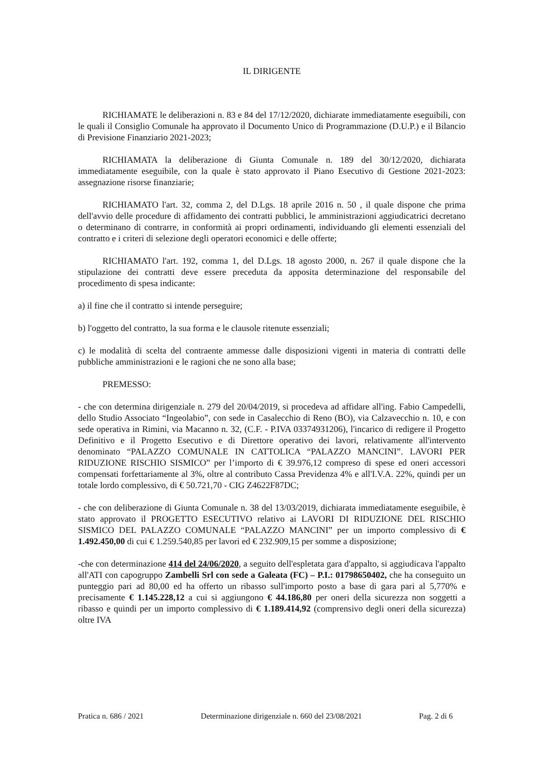IL DIRIGENTE
RICHIAMATE le deliberazioni n. 83 e 84 del 17/12/2020, dichiarate immediatamente eseguibili, con le quali il Consiglio Comunale ha approvato il Documento Unico di Programmazione (D.U.P.) e il Bilancio di Previsione Finanziario 2021-2023;
RICHIAMATA la deliberazione di Giunta Comunale n. 189 del 30/12/2020, dichiarata immediatamente eseguibile, con la quale è stato approvato il Piano Esecutivo di Gestione 2021-2023: assegnazione risorse finanziarie;
RICHIAMATO l'art. 32, comma 2, del D.Lgs. 18 aprile 2016 n. 50 , il quale dispone che prima dell'avvio delle procedure di affidamento dei contratti pubblici, le amministrazioni aggiudicatrici decretano o determinano di contrarre, in conformità ai propri ordinamenti, individuando gli elementi essenziali del contratto e i criteri di selezione degli operatori economici e delle offerte;
RICHIAMATO l'art. 192, comma 1, del D.Lgs. 18 agosto 2000, n. 267 il quale dispone che la stipulazione dei contratti deve essere preceduta da apposita determinazione del responsabile del procedimento di spesa indicante:
a) il fine che il contratto si intende perseguire;
b) l'oggetto del contratto, la sua forma e le clausole ritenute essenziali;
c) le modalità di scelta del contraente ammesse dalle disposizioni vigenti in materia di contratti delle pubbliche amministrazioni e le ragioni che ne sono alla base;
PREMESSO:
- che con determina dirigenziale n. 279 del 20/04/2019, si procedeva ad affidare all'ing. Fabio Campedelli, dello Studio Associato “Ingeolabio”, con sede in Casalecchio di Reno (BO), via Calzavecchio n. 10, e con sede operativa in Rimini, via Macanno n. 32, (C.F. - P.IVA 03374931206), l'incarico di redigere il Progetto Definitivo e il Progetto Esecutivo e di Direttore operativo dei lavori, relativamente all'intervento denominato “PALAZZO COMUNALE IN CATTOLICA “PALAZZO MANCINI”. LAVORI PER RIDUZIONE RISCHIO SISMICO” per l’importo di € 39.976,12 compreso di spese ed oneri accessori compensati forfettariamente al 3%, oltre al contributo Cassa Previdenza 4% e all'I.V.A. 22%, quindi per un totale lordo complessivo, di € 50.721,70 - CIG Z4622F87DC;
- che con deliberazione di Giunta Comunale n. 38 del 13/03/2019, dichiarata immediatamente eseguibile, è stato approvato il PROGETTO ESECUTIVO relativo ai LAVORI DI RIDUZIONE DEL RISCHIO SISMICO DEL PALAZZO COMUNALE “PALAZZO MANCINI” per un importo complessivo di € 1.492.450,00 di cui € 1.259.540,85 per lavori ed € 232.909,15 per somme a disposizione;
-che con determinazione 414 del 24/06/2020, a seguito dell'espletata gara d'appalto, si aggiudicava l'appalto all'ATI con capogruppo Zambelli Srl con sede a Galeata (FC) – P.I.: 01798650402, che ha conseguito un punteggio pari ad 80,00 ed ha offerto un ribasso sull'importo posto a base di gara pari al 5,770% e precisamente € 1.145.228,12 a cui si aggiungono € 44.186,80 per oneri della sicurezza non soggetti a ribasso e quindi per un importo complessivo di € 1.189.414,92 (comprensivo degli oneri della sicurezza) oltre IVA
Pratica n. 686 / 2021 Determinazione dirigenziale n. 660 del 23/08/2021 Pag. 2 di 6